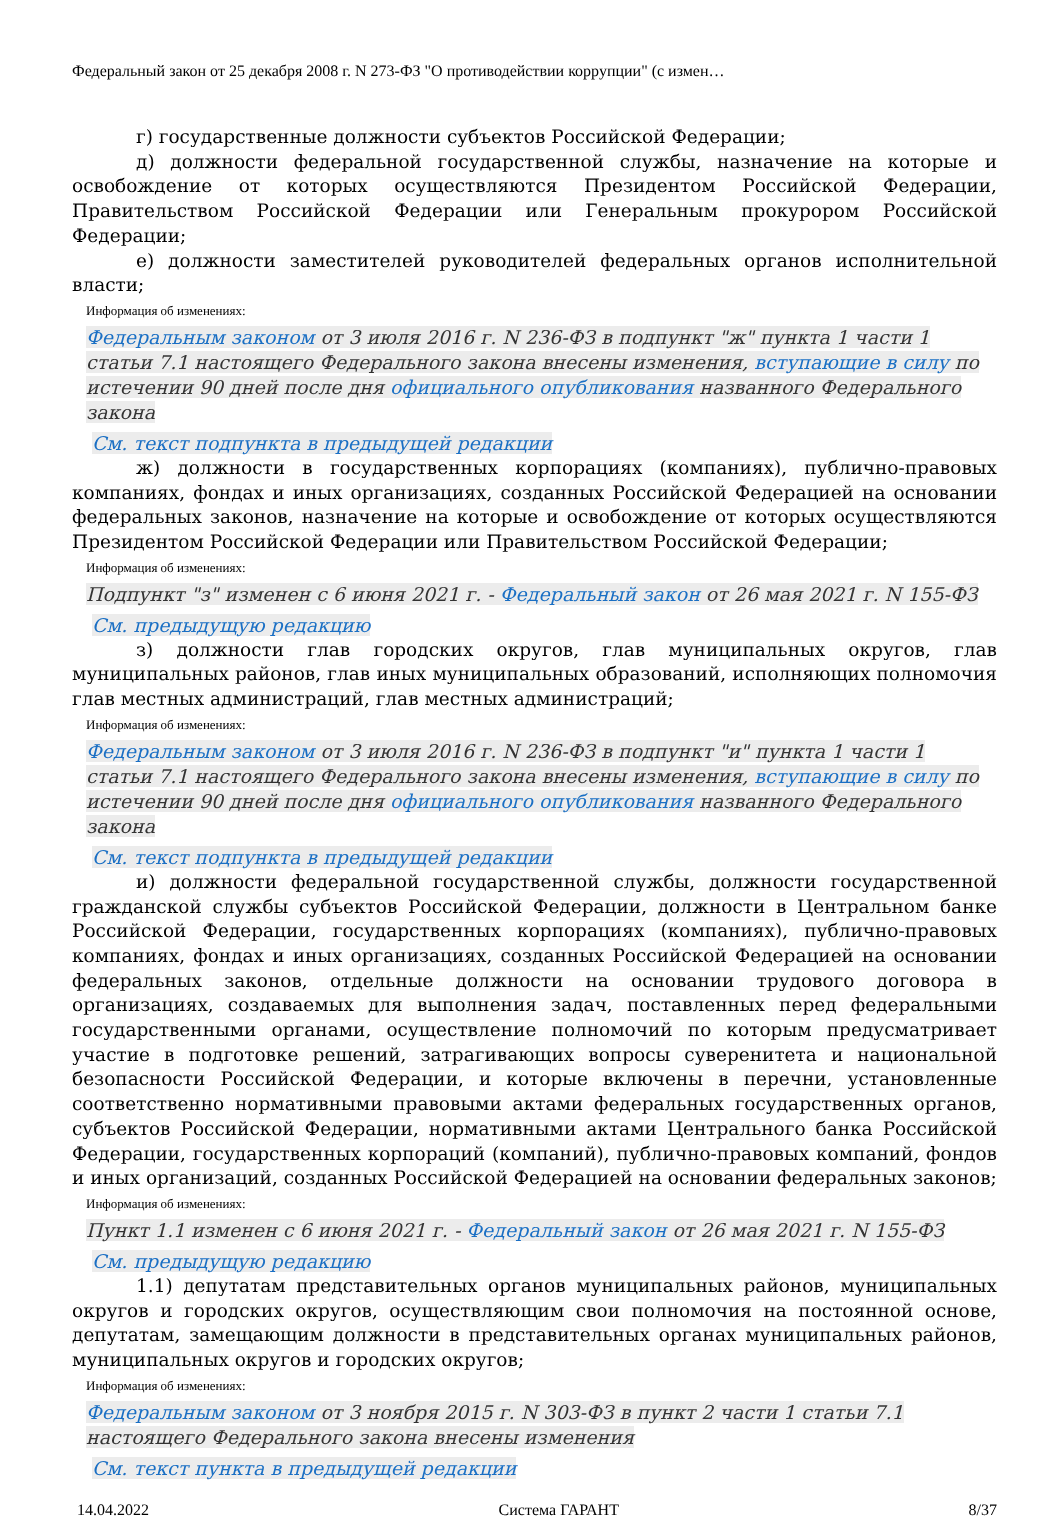Федеральный закон от 25 декабря 2008 г. N 273-ФЗ "О противодействии коррупции" (с измен…
г) государственные должности субъектов Российской Федерации;
д) должности федеральной государственной службы, назначение на которые и освобождение от которых осуществляются Президентом Российской Федерации, Правительством Российской Федерации или Генеральным прокурором Российской Федерации;
е) должности заместителей руководителей федеральных органов исполнительной власти;
Информация об изменениях:
Федеральным законом от 3 июля 2016 г. N 236-ФЗ в подпункт "ж" пункта 1 части 1 статьи 7.1 настоящего Федерального закона внесены изменения, вступающие в силу по истечении 90 дней после дня официального опубликования названного Федерального закона
См. текст подпункта в предыдущей редакции
ж) должности в государственных корпорациях (компаниях), публично-правовых компаниях, фондах и иных организациях, созданных Российской Федерацией на основании федеральных законов, назначение на которые и освобождение от которых осуществляются Президентом Российской Федерации или Правительством Российской Федерации;
Информация об изменениях:
Подпункт "з" изменен с 6 июня 2021 г. - Федеральный закон от 26 мая 2021 г. N 155-ФЗ
См. предыдущую редакцию
з) должности глав городских округов, глав муниципальных округов, глав муниципальных районов, глав иных муниципальных образований, исполняющих полномочия глав местных администраций, глав местных администраций;
Информация об изменениях:
Федеральным законом от 3 июля 2016 г. N 236-ФЗ в подпункт "и" пункта 1 части 1 статьи 7.1 настоящего Федерального закона внесены изменения, вступающие в силу по истечении 90 дней после дня официального опубликования названного Федерального закона
См. текст подпункта в предыдущей редакции
и) должности федеральной государственной службы, должности государственной гражданской службы субъектов Российской Федерации, должности в Центральном банке Российской Федерации, государственных корпорациях (компаниях), публично-правовых компаниях, фондах и иных организациях, созданных Российской Федерацией на основании федеральных законов, отдельные должности на основании трудового договора в организациях, создаваемых для выполнения задач, поставленных перед федеральными государственными органами, осуществление полномочий по которым предусматривает участие в подготовке решений, затрагивающих вопросы суверенитета и национальной безопасности Российской Федерации, и которые включены в перечни, установленные соответственно нормативными правовыми актами федеральных государственных органов, субъектов Российской Федерации, нормативными актами Центрального банка Российской Федерации, государственных корпораций (компаний), публично-правовых компаний, фондов и иных организаций, созданных Российской Федерацией на основании федеральных законов;
Информация об изменениях:
Пункт 1.1 изменен с 6 июня 2021 г. - Федеральный закон от 26 мая 2021 г. N 155-ФЗ
См. предыдущую редакцию
1.1) депутатам представительных органов муниципальных районов, муниципальных округов и городских округов, осуществляющим свои полномочия на постоянной основе, депутатам, замещающим должности в представительных органах муниципальных районов, муниципальных округов и городских округов;
Информация об изменениях:
Федеральным законом от 3 ноября 2015 г. N 303-ФЗ в пункт 2 части 1 статьи 7.1 настоящего Федерального закона внесены изменения
См. текст пункта в предыдущей редакции
14.04.2022 Система ГАРАНТ 8/37